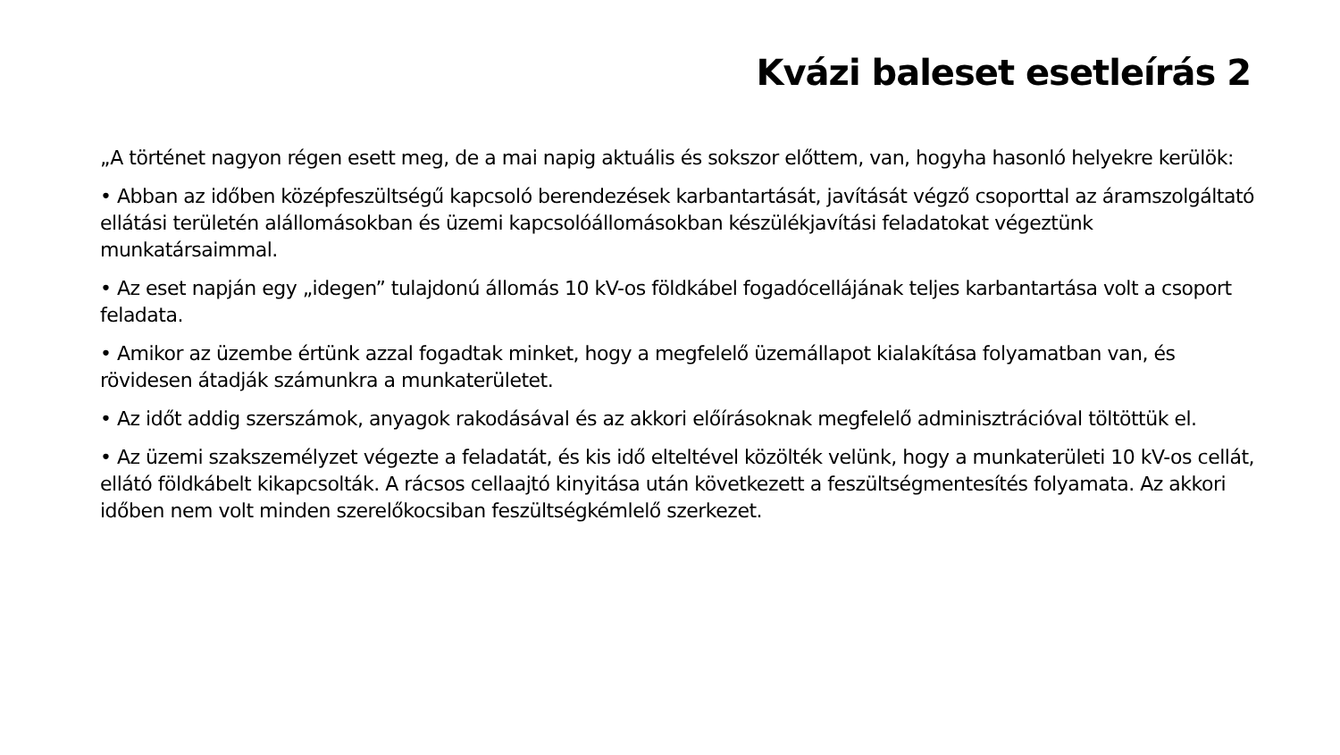Kvázi baleset esetleírás 2
„A történet nagyon régen esett meg, de a mai napig aktuális és sokszor előttem, van, hogyha hasonló helyekre kerülök:
• Abban az időben középfeszültségű kapcsoló berendezések karbantartását, javítását végző csoporttal az áramszolgáltató ellátási területén alállomásokban és üzemi kapcsolóállomásokban készülékjavítási feladatokat végeztünk munkatársaimmal.
• Az eset napján egy „idegen” tulajdonú állomás 10 kV-os földkábel fogadócellájának teljes karbantartása volt a csoport feladata.
• Amikor az üzembe értünk azzal fogadtak minket, hogy a megfelelő üzemállapot kialakítása folyamatban van, és rövidesen átadják számunkra a munkaterületet.
• Az időt addig szerszámok, anyagok rakodásával és az akkori előírásoknak megfelelő adminisztrációval töltöttük el.
• Az üzemi szakszemélyzet végezte a feladatát, és kis idő elteltével közölték velünk, hogy a munkaterületi 10 kV-os cellát, ellátó földkábelt kikapcsolták. A rácsos cellaajtó kinyitása után következett a feszültségmentesítés folyamata. Az akkori időben nem volt minden szerelőkocsiban feszültségkémlelő szerkezet.